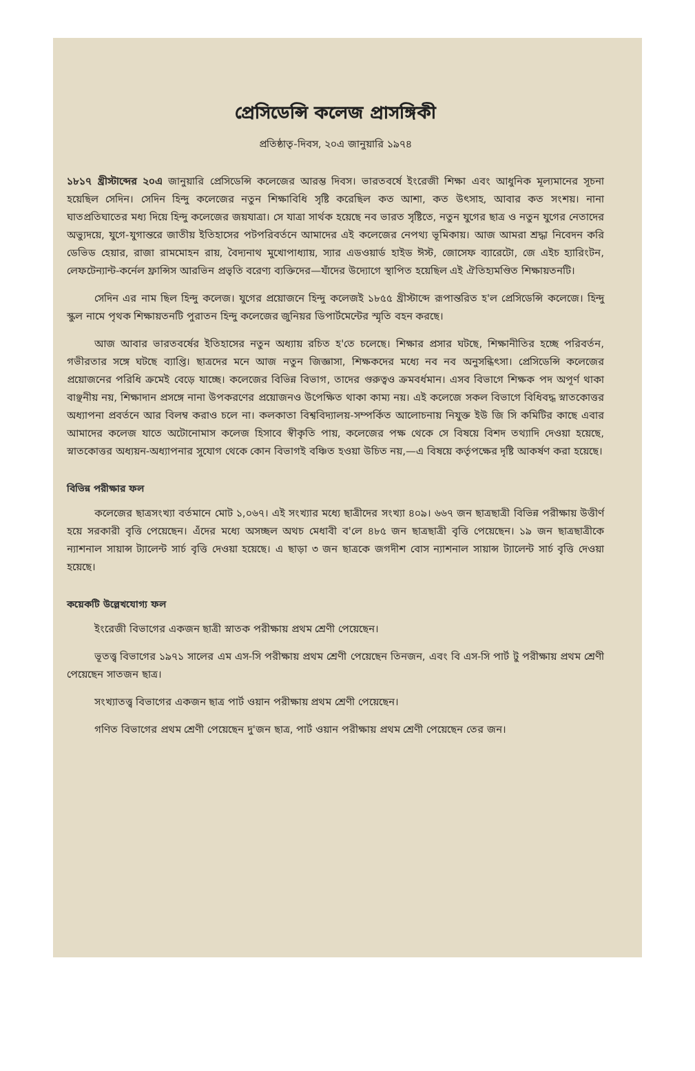প্রেসিডেন্সি কলেজ প্রাসঙ্গিকী
প্রতিষ্ঠাতৃ-দিবস, ২০এ জানুয়ারি ১৯৭৪
১৮১৭ খ্রীস্টাব্দের ২০এ জানুয়ারি প্রেসিডেন্সি কলেজের আরম্ভ দিবস। ভারতবর্ষে ইংরেজী শিক্ষা এবং আধুনিক মূল্যমানের সূচনা হয়েছিল সেদিন। সেদিন হিন্দু কলেজের নতুন শিক্ষাবিধি সৃষ্টি করেছিল কত আশা, কত উৎসাহ, আবার কত সংশয়। নানা ঘাতপ্রতিঘাতের মধ্য দিয়ে হিন্দু কলেজের জয়যাত্রা। সে যাত্রা সার্থক হয়েছে নব ভারত সৃষ্টিতে, নতুন যুগের ছাত্র ও নতুন যুগের নেতাদের অভ্যুদয়ে, যুগে-যুগান্তরে জাতীয় ইতিহাসের পটপরিবর্তনে আমাদের এই কলেজের নেপথ্য ভূমিকায়। আজ আমরা শ্রদ্ধা নিবেদন করি ডেভিড হেয়ার, রাজা রামমোহন রায়, বৈদ্যনাথ মুখোপাধ্যায়, স্যার এডওয়ার্ড হাইড ঈস্ট, জোসেফ ব্যারেটো, জে এইচ হ্যারিংটন, লেফটেন্যান্ট-কর্নেল ফ্রান্সিস আরভিন প্রভৃতি বরেণ্য ব্যক্তিদের—যাঁদের উদ্যোগে স্থাপিত হয়েছিল এই ঐতিহ্যমণ্ডিত শিক্ষায়তনটি।
সেদিন এর নাম ছিল হিন্দু কলেজ। যুগের প্রয়োজনে হিন্দু কলেজই ১৮৫৫ খ্রীস্টাব্দে রূপান্তরিত হ'ল প্রেসিডেন্সি কলেজে। হিন্দু স্কুল নামে পৃথক শিক্ষায়তনটি পুরাতন হিন্দু কলেজের জুনিয়র ডিপার্টমেন্টের স্মৃতি বহন করছে।
আজ আবার ভারতবর্ষের ইতিহাসের নতুন অধ্যায় রচিত হ'তে চলেছে। শিক্ষার প্রসার ঘটছে, শিক্ষানীতির হচ্ছে পরিবর্তন, গভীরতার সঙ্গে ঘটছে ব্যাপ্তি। ছাত্রদের মনে আজ নতুন জিজ্ঞাসা, শিক্ষকদের মধ্যে নব নব অনুসন্ধিৎসা। প্রেসিডেন্সি কলেজের প্রয়োজনের পরিধি ক্রমেই বেড়ে যাচ্ছে। কলেজের বিভিন্ন বিভাগ, তাদের গুরুত্বও ক্রমবর্ধমান। এসব বিভাগে শিক্ষক পদ অপূর্ণ থাকা বাঞ্ছনীয় নয়, শিক্ষাদান প্রসঙ্গে নানা উপকরণের প্রয়োজনও উপেক্ষিত থাকা কাম্য নয়। এই কলেজে সকল বিভাগে বিধিবদ্ধ স্নাতকোত্তর অধ্যাপনা প্রবর্তনে আর বিলম্ব করাও চলে না। কলকাতা বিশ্ববিদ্যালয়-সম্পর্কিত আলোচনায় নিযুক্ত ইউ জি সি কমিটির কাছে এবার আমাদের কলেজ যাতে অটোনোমাস কলেজ হিসাবে স্বীকৃতি পায়, কলেজের পক্ষ থেকে সে বিষয়ে বিশদ তথ্যাদি দেওয়া হয়েছে, স্নাতকোত্তর অধ্যয়ন-অধ্যাপনার সুযোগ থেকে কোন বিভাগই বঞ্চিত হওয়া উচিত নয়,—এ বিষয়ে কর্তৃপক্ষের দৃষ্টি আকর্ষণ করা হয়েছে।
বিভিন্ন পরীক্ষার ফল
কলেজের ছাত্রসংখ্যা বর্তমানে মোট ১,০৬৭। এই সংখ্যার মধ্যে ছাত্রীদের সংখ্যা ৪০৯। ৬৬৭ জন ছাত্রছাত্রী বিভিন্ন পরীক্ষায় উত্তীর্ণ হয়ে সরকারী বৃত্তি পেয়েছেন। এঁদের মধ্যে অসচ্ছল অথচ মেধাবী ব'লে ৪৮৫ জন ছাত্রছাত্রী বৃত্তি পেয়েছেন। ১৯ জন ছাত্রছাত্রীকে ন্যাশনাল সায়ান্স ট্যালেন্ট সার্চ বৃত্তি দেওয়া হয়েছে। এ ছাড়া ৩ জন ছাত্রকে জগদীশ বোস ন্যাশনাল সায়ান্স ট্যালেন্ট সার্চ বৃত্তি দেওয়া হয়েছে।
কয়েকটি উল্লেখযোগ্য ফল
ইংরেজী বিভাগের একজন ছাত্রী স্নাতক পরীক্ষায় প্রথম শ্রেণী পেয়েছেন।
ভূতত্ত্ব বিভাগের ১৯৭১ সালের এম এস-সি পরীক্ষায় প্রথম শ্রেণী পেয়েছেন তিনজন, এবং বি এস-সি পার্ট টু পরীক্ষায় প্রথম শ্রেণী পেয়েছেন সাতজন ছাত্র।
সংখ্যাতত্ত্ব বিভাগের একজন ছাত্র পার্ট ওয়ান পরীক্ষায় প্রথম শ্রেণী পেয়েছেন।
গণিত বিভাগের প্রথম শ্রেণী পেয়েছেন দু'জন ছাত্র, পার্ট ওয়ান পরীক্ষায় প্রথম শ্রেণী পেয়েছেন তের জন।